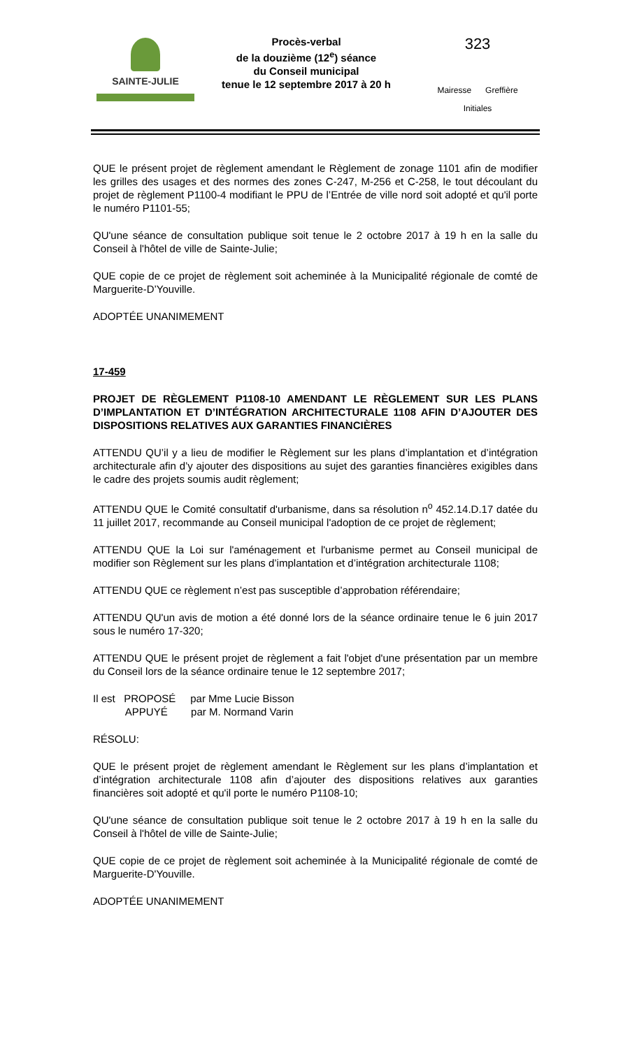SAINTE-JULIE
Procès-verbal
de la douzième (12<sup>e</sup>) séance
du Conseil municipal
tenue le 12 septembre 2017 à 20 h
323
Mairesse Greffière
Initiales
QUE le présent projet de règlement amendant le Règlement de zonage 1101 afin de modifier les grilles des usages et des normes des zones C-247, M-256 et C-258, le tout découlant du projet de règlement P1100-4 modifiant le PPU de l’Entrée de ville nord soit adopté et qu'il porte le numéro P1101-55;
QU'une séance de consultation publique soit tenue le 2 octobre 2017 à 19 h en la salle du Conseil à l'hôtel de ville de Sainte-Julie;
QUE copie de ce projet de règlement soit acheminée à la Municipalité régionale de comté de Marguerite-D’Youville.
ADOPTÉE UNANIMEMENT
17-459
PROJET DE RÈGLEMENT P1108-10 AMENDANT LE RÈGLEMENT SUR LES PLANS D’IMPLANTATION ET D’INTÉGRATION ARCHITECTURALE 1108 AFIN D’AJOUTER DES DISPOSITIONS RELATIVES AUX GARANTIES FINANCIÈRES
ATTENDU QU’il y a lieu de modifier le Règlement sur les plans d’implantation et d’intégration architecturale afin d’y ajouter des dispositions au sujet des garanties financières exigibles dans le cadre des projets soumis audit règlement;
ATTENDU QUE le Comité consultatif d'urbanisme, dans sa résolution n<sup>o</sup> 452.14.D.17 datée du 11 juillet 2017, recommande au Conseil municipal l'adoption de ce projet de règlement;
ATTENDU QUE la Loi sur l'aménagement et l'urbanisme permet au Conseil municipal de modifier son Règlement sur les plans d’implantation et d’intégration architecturale 1108;
ATTENDU QUE ce règlement n’est pas susceptible d’approbation référendaire;
ATTENDU QU'un avis de motion a été donné lors de la séance ordinaire tenue le 6 juin 2017 sous le numéro 17-320;
ATTENDU QUE le présent projet de règlement a fait l'objet d'une présentation par un membre du Conseil lors de la séance ordinaire tenue le 12 septembre 2017;
Il est PROPOSÉ par Mme Lucie Bisson
APPUYÉ par M. Normand Varin
RÉSOLU:
QUE le présent projet de règlement amendant le Règlement sur les plans d’implantation et d’intégration architecturale 1108 afin d’ajouter des dispositions relatives aux garanties financières soit adopté et qu'il porte le numéro P1108-10;
QU'une séance de consultation publique soit tenue le 2 octobre 2017 à 19 h en la salle du Conseil à l'hôtel de ville de Sainte-Julie;
QUE copie de ce projet de règlement soit acheminée à la Municipalité régionale de comté de Marguerite-D'Youville.
ADOPTÉE UNANIMEMENT